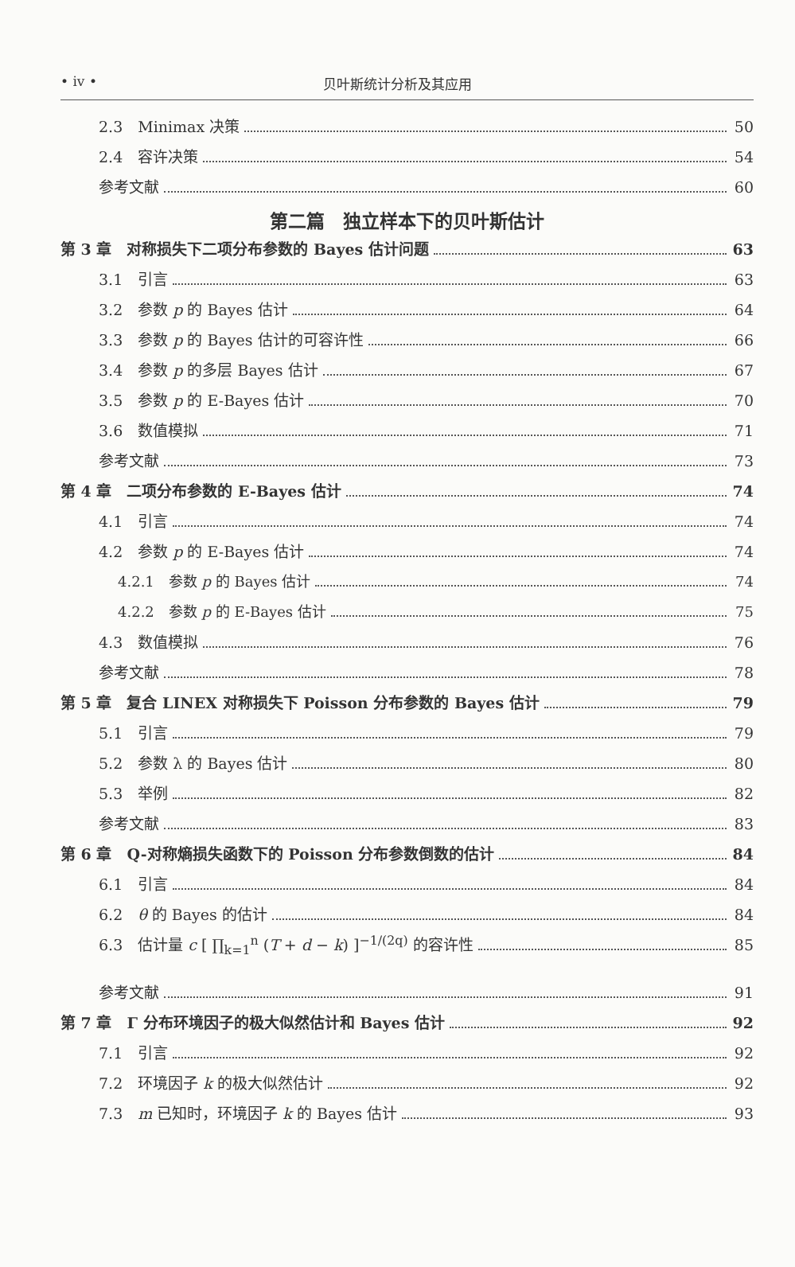• iv • 贝叶斯统计分析及其应用
2.3　Minimax 决策 50
2.4　容许决策 54
参考文献 60
第二篇　独立样本下的贝叶斯估计
第 3 章　对称损失下二项分布参数的 Bayes 估计问题 63
3.1　引言 63
3.2　参数 p 的 Bayes 估计 64
3.3　参数 p 的 Bayes 估计的可容许性 66
3.4　参数 p 的多层 Bayes 估计 67
3.5　参数 p 的 E-Bayes 估计 70
3.6　数值模拟 71
参考文献 73
第 4 章　二项分布参数的 E-Bayes 估计 74
4.1　引言 74
4.2　参数 p 的 E-Bayes 估计 74
4.2.1　参数 p 的 Bayes 估计 74
4.2.2　参数 p 的 E-Bayes 估计 75
4.3　数值模拟 76
参考文献 78
第 5 章　复合 LINEX 对称损失下 Poisson 分布参数的 Bayes 估计 79
5.1　引言 79
5.2　参数 λ 的 Bayes 估计 80
5.3　举例 82
参考文献 83
第 6 章　Q-对称熵损失函数下的 Poisson 分布参数倒数的估计 84
6.1　引言 84
6.2　θ 的 Bayes 的估计 84
6.3　估计量 c [ ∏<sub>k=1</sub><sup>n</sup> (T + d − k) ]<sup>−1/(2q)</sup> 的容许性 85
参考文献 91
第 7 章　Γ 分布环境因子的极大似然估计和 Bayes 估计 92
7.1　引言 92
7.2　环境因子 k 的极大似然估计 92
7.3　m 已知时，环境因子 k 的 Bayes 估计 93